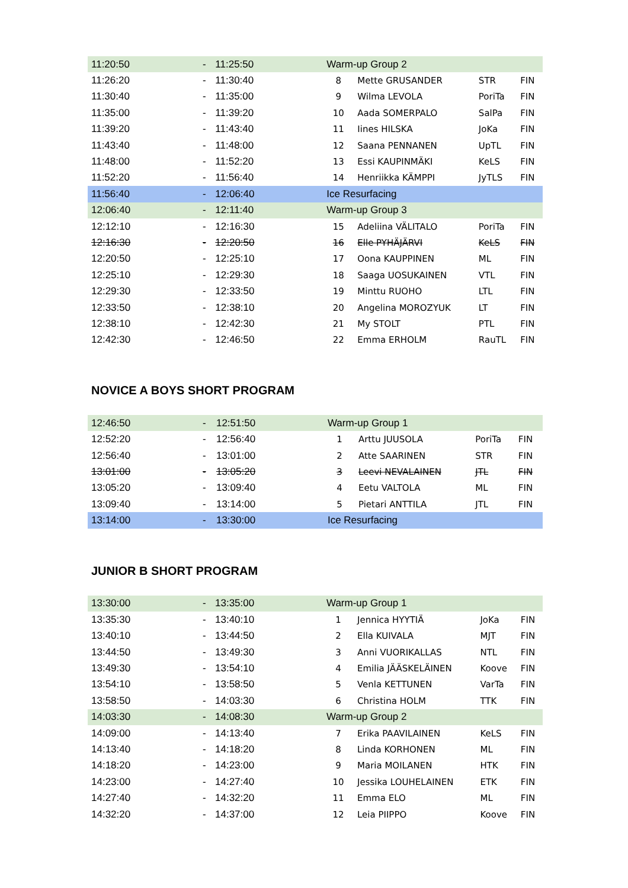| 11:20:50 | - | 11:25:50 | Warm-up Group 2 | | | |
| 11:26:20 | - | 11:30:40 | 8 | Mette GRUSANDER | STR | FIN |
| 11:30:40 | - | 11:35:00 | 9 | Wilma LEVOLA | PoriTa | FIN |
| 11:35:00 | - | 11:39:20 | 10 | Aada SOMERPALO | SalPa | FIN |
| 11:39:20 | - | 11:43:40 | 11 | Iines HILSKA | JoKa | FIN |
| 11:43:40 | - | 11:48:00 | 12 | Saana PENNANEN | UpTL | FIN |
| 11:48:00 | - | 11:52:20 | 13 | Essi KAUPINMÄKI | KeLS | FIN |
| 11:52:20 | - | 11:56:40 | 14 | Henriikka KÄMPPI | JyTLS | FIN |
| 11:56:40 | - | 12:06:40 | Ice Resurfacing | | | |
| 12:06:40 | - | 12:11:40 | Warm-up Group 3 | | | |
| 12:12:10 | - | 12:16:30 | 15 | Adeliina VÄLITALO | PoriTa | FIN |
| 12:16:30 | - | 12:20:50 | 16 | Elle PYHÄJÄRVI | KeLS | FIN |
| 12:20:50 | - | 12:25:10 | 17 | Oona KAUPPINEN | ML | FIN |
| 12:25:10 | - | 12:29:30 | 18 | Saaga UOSUKAINEN | VTL | FIN |
| 12:29:30 | - | 12:33:50 | 19 | Minttu RUOHO | LTL | FIN |
| 12:33:50 | - | 12:38:10 | 20 | Angelina MOROZYUK | LT | FIN |
| 12:38:10 | - | 12:42:30 | 21 | My STOLT | PTL | FIN |
| 12:42:30 | - | 12:46:50 | 22 | Emma ERHOLM | RauTL | FIN |
NOVICE A BOYS SHORT PROGRAM
| 12:46:50 | - | 12:51:50 | Warm-up Group 1 | | | |
| 12:52:20 | - | 12:56:40 | 1 | Arttu JUUSOLA | PoriTa | FIN |
| 12:56:40 | - | 13:01:00 | 2 | Atte SAARINEN | STR | FIN |
| 13:01:00 | - | 13:05:20 | 3 | Leevi NEVALAINEN | JTL | FIN |
| 13:05:20 | - | 13:09:40 | 4 | Eetu VALTOLA | ML | FIN |
| 13:09:40 | - | 13:14:00 | 5 | Pietari ANTTILA | JTL | FIN |
| 13:14:00 | - | 13:30:00 | Ice Resurfacing | | | |
JUNIOR B SHORT PROGRAM
| 13:30:00 | - | 13:35:00 | Warm-up Group 1 | | | |
| 13:35:30 | - | 13:40:10 | 1 | Jennica HYYTIÄ | JoKa | FIN |
| 13:40:10 | - | 13:44:50 | 2 | Ella KUIVALA | MJT | FIN |
| 13:44:50 | - | 13:49:30 | 3 | Anni VUORIKALLAS | NTL | FIN |
| 13:49:30 | - | 13:54:10 | 4 | Emilia JÄÄSKELÄINEN | Koove | FIN |
| 13:54:10 | - | 13:58:50 | 5 | Venla KETTUNEN | VarTa | FIN |
| 13:58:50 | - | 14:03:30 | 6 | Christina HOLM | TTK | FIN |
| 14:03:30 | - | 14:08:30 | Warm-up Group 2 | | | |
| 14:09:00 | - | 14:13:40 | 7 | Erika PAAVILAINEN | KeLS | FIN |
| 14:13:40 | - | 14:18:20 | 8 | Linda KORHONEN | ML | FIN |
| 14:18:20 | - | 14:23:00 | 9 | Maria MOILANEN | HTK | FIN |
| 14:23:00 | - | 14:27:40 | 10 | Jessika LOUHELAINEN | ETK | FIN |
| 14:27:40 | - | 14:32:20 | 11 | Emma ELO | ML | FIN |
| 14:32:20 | - | 14:37:00 | 12 | Leia PIIPPO | Koove | FIN |